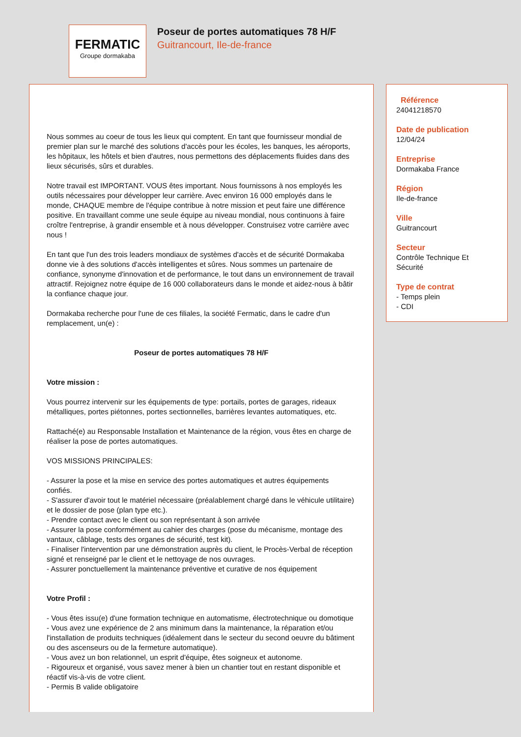FERMATIC
Groupe dormakaba
Poseur de portes automatiques 78 H/F
Guitrancourt, Ile-de-france
Nous sommes au coeur de tous les lieux qui comptent. En tant que fournisseur mondial de premier plan sur le marché des solutions d'accès pour les écoles, les banques, les aéroports, les hôpitaux, les hôtels et bien d'autres, nous permettons des déplacements fluides dans des lieux sécurisés, sûrs et durables.
Notre travail est IMPORTANT. VOUS êtes important. Nous fournissons à nos employés les outils nécessaires pour développer leur carrière. Avec environ 16 000 employés dans le monde, CHAQUE membre de l'équipe contribue à notre mission et peut faire une différence positive. En travaillant comme une seule équipe au niveau mondial, nous continuons à faire croître l'entreprise, à grandir ensemble et à nous développer. Construisez votre carrière avec nous !
En tant que l'un des trois leaders mondiaux de systèmes d'accès et de sécurité Dormakaba donne vie à des solutions d'accès intelligentes et sûres. Nous sommes un partenaire de confiance, synonyme d'innovation et de performance, le tout dans un environnement de travail attractif. Rejoignez notre équipe de 16 000 collaborateurs dans le monde et aidez-nous à bâtir la confiance chaque jour.
Dormakaba recherche pour l'une de ces filiales, la société Fermatic, dans le cadre d'un remplacement, un(e) :
Poseur de portes automatiques 78 H/F
Votre mission :
Vous pourrez intervenir sur les équipements de type: portails, portes de garages, rideaux métalliques, portes piétonnes, portes sectionnelles, barrières levantes automatiques, etc.
Rattaché(e) au Responsable Installation et Maintenance de la région, vous êtes en charge de réaliser la pose de portes automatiques.
VOS MISSIONS PRINCIPALES:
- Assurer la pose et la mise en service des portes automatiques et autres équipements confiés.
- S'assurer d'avoir tout le matériel nécessaire (préalablement chargé dans le véhicule utilitaire) et le dossier de pose (plan type etc.).
- Prendre contact avec le client ou son représentant à son arrivée
- Assurer la pose conformément au cahier des charges (pose du mécanisme, montage des vantaux, câblage, tests des organes de sécurité, test kit).
- Finaliser l'intervention par une démonstration auprès du client, le Procès-Verbal de réception signé et renseigné par le client et le nettoyage de nos ouvrages.
- Assurer ponctuellement la maintenance préventive et curative de nos équipement
Votre Profil :
- Vous êtes issu(e) d'une formation technique en automatisme, électrotechnique ou domotique
- Vous avez une expérience de 2 ans minimum dans la maintenance, la réparation et/ou l'installation de produits techniques (idéalement dans le secteur du second oeuvre du bâtiment ou des ascenseurs ou de la fermeture automatique).
- Vous avez un bon relationnel, un esprit d'équipe, êtes soigneux et autonome.
- Rigoureux et organisé, vous savez mener à bien un chantier tout en restant disponible et réactif vis-à-vis de votre client.
- Permis B valide obligatoire
Référence
24041218570
Date de publication
12/04/24
Entreprise
Dormakaba France
Région
Ile-de-france
Ville
Guitrancourt
Secteur
Contrôle Technique Et Sécurité
Type de contrat
- Temps plein
- CDI